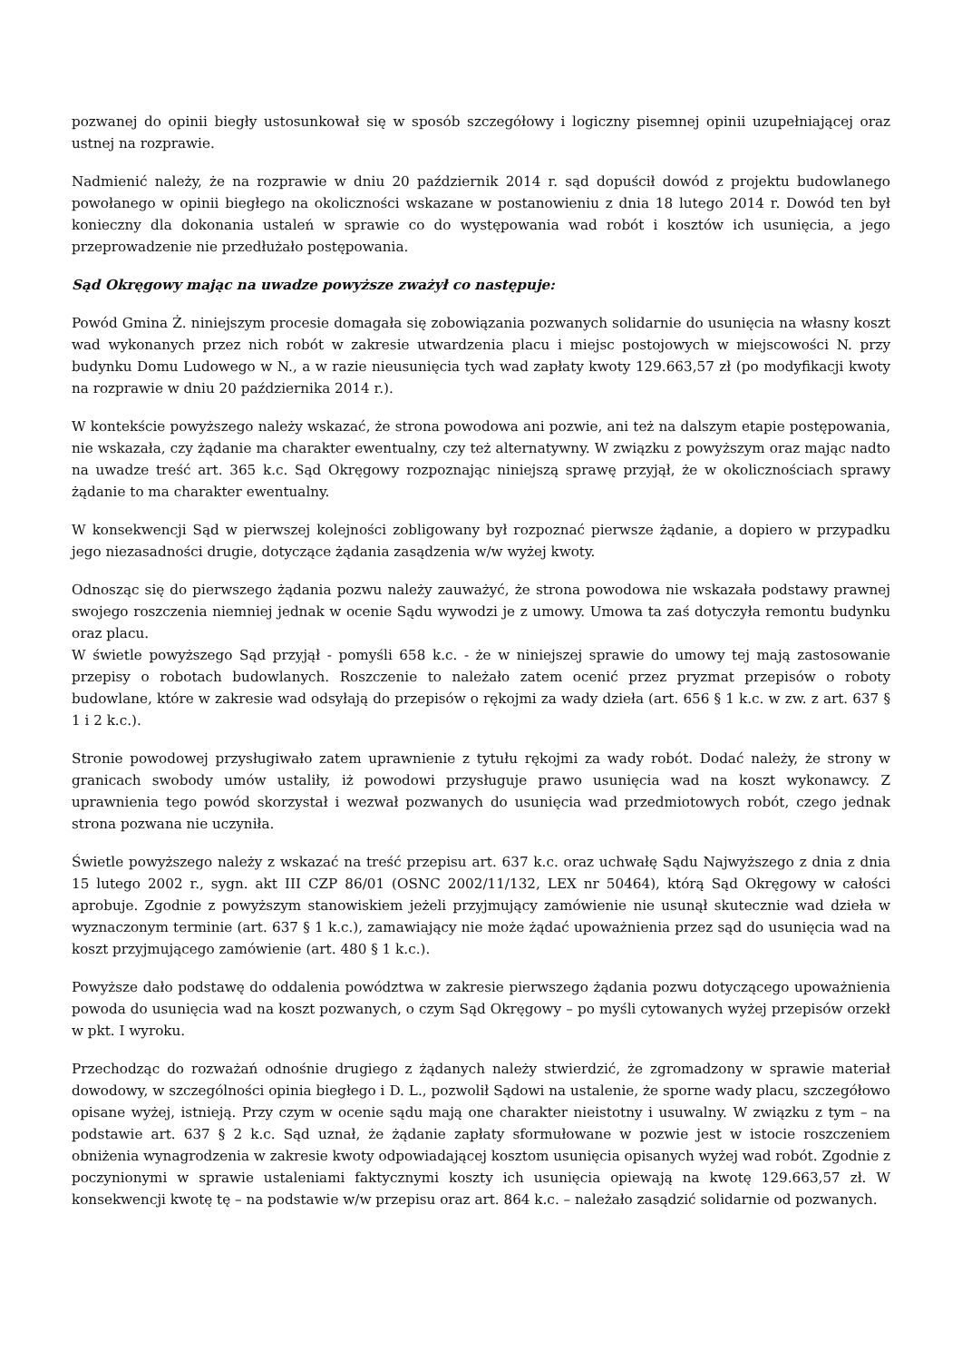pozwanej do opinii biegły ustosunkował się w sposób szczegółowy i logiczny pisemnej opinii uzupełniającej oraz ustnej na rozprawie.
Nadmienić należy, że na rozprawie w dniu 20 październik 2014 r. sąd dopuścił dowód z projektu budowlanego powołanego w opinii biegłego na okoliczności wskazane w postanowieniu z dnia 18 lutego 2014 r. Dowód ten był konieczny dla dokonania ustaleń w sprawie co do występowania wad robót i kosztów ich usunięcia, a jego przeprowadzenie nie przedłużało postępowania.
Sąd Okręgowy mając na uwadze powyższe zważył co następuje:
Powód Gmina Ż. niniejszym procesie domagała się zobowiązania pozwanych solidarnie do usunięcia na własny koszt wad wykonanych przez nich robót w zakresie utwardzenia placu i miejsc postojowych w miejscowości N. przy budynku Domu Ludowego w N., a w razie nieusunięcia tych wad zapłaty kwoty 129.663,57 zł (po modyfikacji kwoty na rozprawie w dniu 20 października 2014 r.).
W kontekście powyższego należy wskazać, że strona powodowa ani pozwie, ani też na dalszym etapie postępowania, nie wskazała, czy żądanie ma charakter ewentualny, czy też alternatywny. W związku z powyższym oraz mając nadto na uwadze treść art. 365 k.c. Sąd Okręgowy rozpoznając niniejszą sprawę przyjął, że w okolicznościach sprawy żądanie to ma charakter ewentualny.
W konsekwencji Sąd w pierwszej kolejności zobligowany był rozpoznać pierwsze żądanie, a dopiero w przypadku jego niezasadności drugie, dotyczące żądania zasądzenia w/w wyżej kwoty.
Odnosząc się do pierwszego żądania pozwu należy zauważyć, że strona powodowa nie wskazała podstawy prawnej swojego roszczenia niemniej jednak w ocenie Sądu wywodzi je z umowy. Umowa ta zaś dotyczyła remontu budynku oraz placu.
W świetle powyższego Sąd przyjął - pomyśli 658 k.c. - że w niniejszej sprawie do umowy tej mają zastosowanie przepisy o robotach budowlanych. Roszczenie to należało zatem ocenić przez pryzmat przepisów o roboty budowlane, które w zakresie wad odsyłają do przepisów o rękojmi za wady dzieła (art. 656 § 1 k.c. w zw. z art. 637 § 1 i 2 k.c.).
Stronie powodowej przysługiwało zatem uprawnienie z tytułu rękojmi za wady robót. Dodać należy, że strony w granicach swobody umów ustaliły, iż powodowi przysługuje prawo usunięcia wad na koszt wykonawcy. Z uprawnienia tego powód skorzystał i wezwał pozwanych do usunięcia wad przedmiotowych robót, czego jednak strona pozwana nie uczyniła.
Świetle powyższego należy z wskazać na treść przepisu art. 637 k.c. oraz uchwałę Sądu Najwyższego z dnia z dnia 15 lutego 2002 r., sygn. akt III CZP 86/01 (OSNC 2002/11/132, LEX nr 50464), którą Sąd Okręgowy w całości aprobuje. Zgodnie z powyższym stanowiskiem jeżeli przyjmujący zamówienie nie usunął skutecznie wad dzieła w wyznaczonym terminie (art. 637 § 1 k.c.), zamawiający nie może żądać upoważnienia przez sąd do usunięcia wad na koszt przyjmującego zamówienie (art. 480 § 1 k.c.).
Powyższe dało podstawę do oddalenia powództwa w zakresie pierwszego żądania pozwu dotyczącego upoważnienia powoda do usunięcia wad na koszt pozwanych, o czym Sąd Okręgowy – po myśli cytowanych wyżej przepisów orzekł w pkt. I wyroku.
Przechodząc do rozważań odnośnie drugiego z żądanych należy stwierdzić, że zgromadzony w sprawie materiał dowodowy, w szczególności opinia biegłego i D. L., pozwolił Sądowi na ustalenie, że sporne wady placu, szczegółowo opisane wyżej, istnieją. Przy czym w ocenie sądu mają one charakter nieistotny i usuwalny. W związku z tym – na podstawie art. 637 § 2 k.c. Sąd uznał, że żądanie zapłaty sformułowane w pozwie jest w istocie roszczeniem obniżenia wynagrodzenia w zakresie kwoty odpowiadającej kosztom usunięcia opisanych wyżej wad robót. Zgodnie z poczynionymi w sprawie ustaleniami faktycznymi koszty ich usunięcia opiewają na kwotę 129.663,57 zł. W konsekwencji kwotę tę – na podstawie w/w przepisu oraz art. 864 k.c. – należało zasądzić solidarnie od pozwanych.